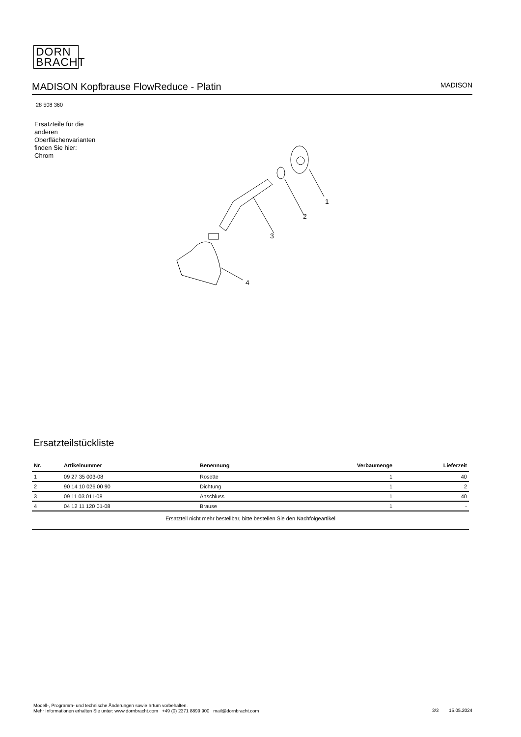DORN
BRACHT
MADISON Kopfbrause FlowReduce - Platin
MADISON
28 508 360
Ersatzteile für die
anderen
Oberflächenvarianten
finden Sie hier:
Chrom
1
2
3
4
Ersatzteilstückliste
| Nr. | Artikelnummer | Benennung | Verbaumenge | Lieferzeit |
| --- | --- | --- | --- | --- |
| 1 | 09 27 35 003-08 | Rosette | 1 | 40 |
| 2 | 90 14 10 026 00 90 | Dichtung | 1 | 2 |
| 3 | 09 11 03 011-08 | Anschluss | 1 | 40 |
| 4 | 04 12 11 120 01-08 | Brause | 1 | - |
| Ersatzteil nicht mehr bestellbar, bitte bestellen Sie den Nachfolgeartikel | | | | |
Modell-, Programm- und technische Änderungen sowie Irrtum vorbehalten.
Mehr Informationen erhalten Sie unter: www.dornbracht.com +49 (0) 2371 8899 900 mail@dornbracht.com
3/3 15.05.2024